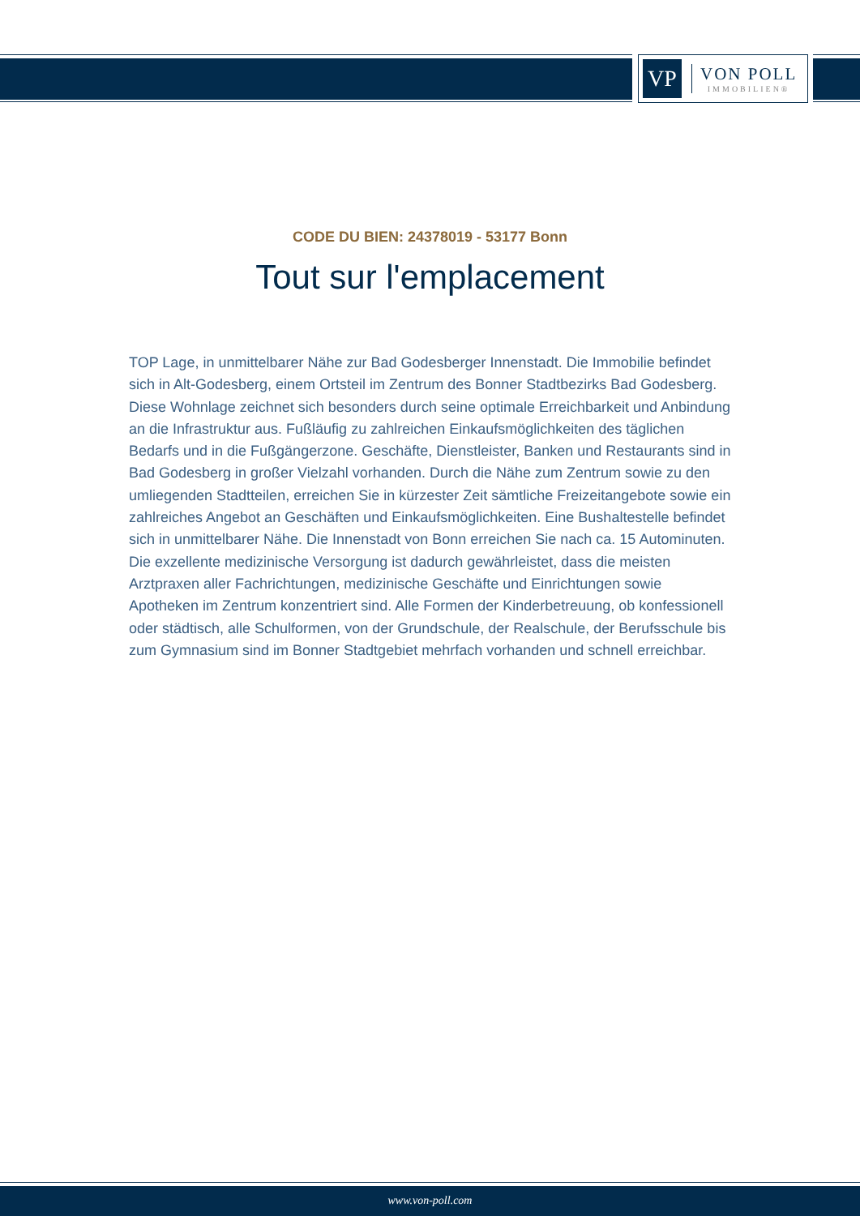VP
VON POLL
IMMOBILIEN®
CODE DU BIEN: 24378019 - 53177 Bonn
Tout sur l'emplacement
TOP Lage, in unmittelbarer Nähe zur Bad Godesberger Innenstadt. Die Immobilie befindet sich in Alt-Godesberg, einem Ortsteil im Zentrum des Bonner Stadtbezirks Bad Godesberg. Diese Wohnlage zeichnet sich besonders durch seine optimale Erreichbarkeit und Anbindung an die Infrastruktur aus. Fußläufig zu zahlreichen Einkaufsmöglichkeiten des täglichen Bedarfs und in die Fußgängerzone. Geschäfte, Dienstleister, Banken und Restaurants sind in Bad Godesberg in großer Vielzahl vorhanden. Durch die Nähe zum Zentrum sowie zu den umliegenden Stadtteilen, erreichen Sie in kürzester Zeit sämtliche Freizeitangebote sowie ein zahlreiches Angebot an Geschäften und Einkaufsmöglichkeiten. Eine Bushaltestelle befindet sich in unmittelbarer Nähe. Die Innenstadt von Bonn erreichen Sie nach ca. 15 Autominuten. Die exzellente medizinische Versorgung ist dadurch gewährleistet, dass die meisten Arztpraxen aller Fachrichtungen, medizinische Geschäfte und Einrichtungen sowie Apotheken im Zentrum konzentriert sind. Alle Formen der Kinderbetreuung, ob konfessionell oder städtisch, alle Schulformen, von der Grundschule, der Realschule, der Berufsschule bis zum Gymnasium sind im Bonner Stadtgebiet mehrfach vorhanden und schnell erreichbar.
www.von-poll.com